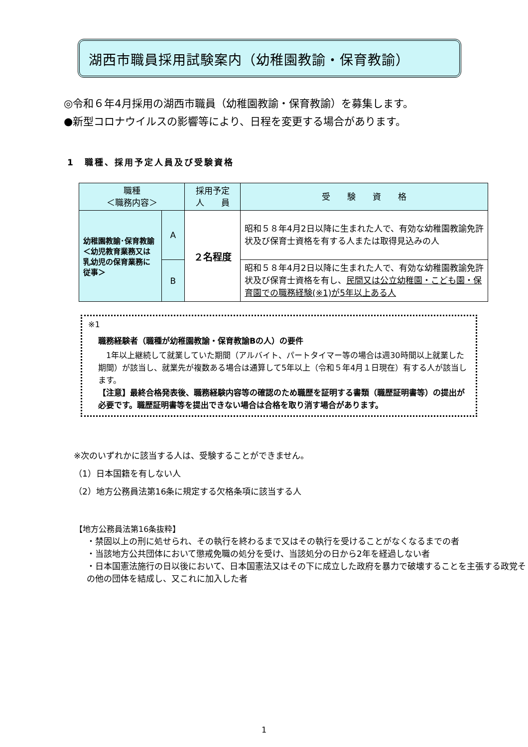湖西市職員採用試験案内（幼稚園教諭・保育教諭）
◎令和６年4月採用の湖西市職員（幼稚園教諭・保育教諭）を募集します。
●新型コロナウイルスの影響等により、日程を変更する場合があります。
1　職種、採用予定人員及び受験資格
| 職種 ＜職務内容＞ | | 採用予定 人 員 | 受 験 資 格 |
| --- | --- | --- | --- |
| 幼稚園教諭･保育教諭 ＜幼児教育業務又は乳幼児の保育業務に従事＞ | A | ２名程度 | 昭和５８年4月2日以降に生まれた人で、有効な幼稚園教諭免許状及び保育士資格を有する人または取得見込みの人 |
| | B | | 昭和５８年4月2日以降に生まれた人で、有効な幼稚園教諭免許状及び保育士資格を有し、 民間又は公立幼稚園・こども園・保育園での職務経験(※1)が5年以上ある人 |
※1
職務経験者（職種が幼稚園教諭・保育教諭Bの人）の要件
　1年以上継続して就業していた期間（アルバイト、パートタイマー等の場合は週30時間以上就業した期間）が該当し、就業先が複数ある場合は通算して5年以上（令和５年4月１日現在）有する人が該当します。
【注意】最終合格発表後、職務経験内容等の確認のため職歴を証明する書類（職歴証明書等）の提出が必要です。職歴証明書等を提出できない場合は合格を取り消す場合があります。
※次のいずれかに該当する人は、受験することができません。
（1）日本国籍を有しない人
（2）地方公務員法第16条に規定する欠格条項に該当する人
【地方公務員法第16条抜粋】
・禁固以上の刑に処せられ、その執行を終わるまで又はその執行を受けることがなくなるまでの者
・当該地方公共団体において懲戒免職の処分を受け、当該処分の日から2年を経過しない者
・日本国憲法施行の日以後において、日本国憲法又はその下に成立した政府を暴力で破壊することを主張する政党その他の団体を結成し、又これに加入した者
1